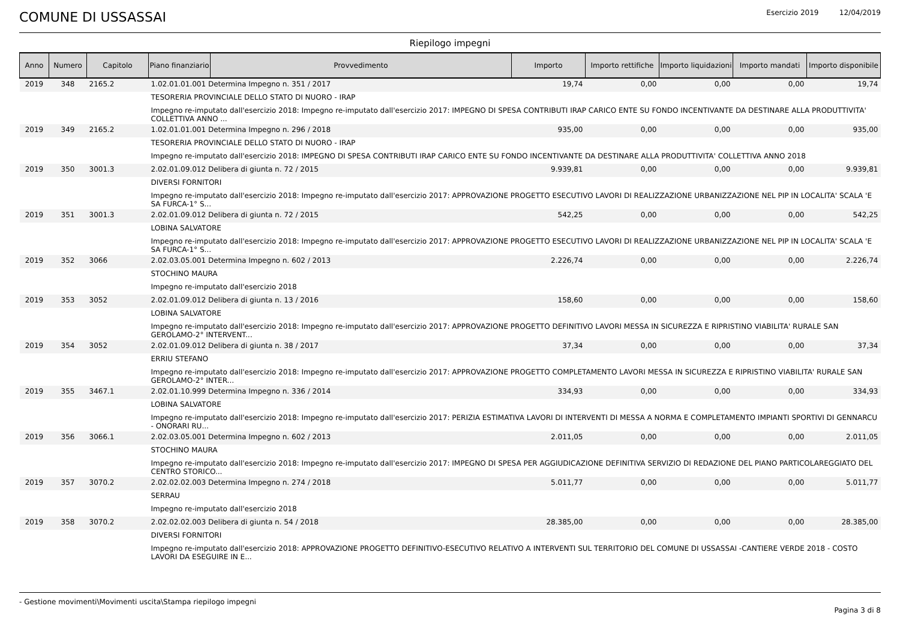COMUNE DI USSASSAI
Esercizio 2019 12/04/2019
Riepilogo impegni
| Anno | Numero | Capitolo | Piano finanziario | Provvedimento | Importo | Importo rettifiche | Importo liquidazioni | Importo mandati | Importo disponibile |
| --- | --- | --- | --- | --- | --- | --- | --- | --- | --- |
| 2019 | 348 | 2165.2 | 1.02.01.01.001 Determina Impegno n. 351 / 2017 | | 19,74 | 0,00 | 0,00 | 0,00 | 19,74 |
| | | | TESORERIA PROVINCIALE DELLO STATO DI NUORO - IRAP | | | | | | |
| | | | Impegno re-imputato dall'esercizio 2018: Impegno re-imputato dall'esercizio 2017: IMPEGNO DI SPESA CONTRIBUTI IRAP CARICO ENTE SU FONDO INCENTIVANTE DA DESTINARE ALLA PRODUTTIVITA' COLLETTIVA ANNO ... | | | | | | |
| 2019 | 349 | 2165.2 | 1.02.01.01.001 Determina Impegno n. 296 / 2018 | | 935,00 | 0,00 | 0,00 | 0,00 | 935,00 |
| | | | TESORERIA PROVINCIALE DELLO STATO DI NUORO - IRAP | | | | | | |
| | | | Impegno re-imputato dall'esercizio 2018: IMPEGNO DI SPESA CONTRIBUTI IRAP CARICO ENTE SU FONDO INCENTIVANTE DA DESTINARE ALLA PRODUTTIVITA' COLLETTIVA ANNO 2018 | | | | | | |
| 2019 | 350 | 3001.3 | 2.02.01.09.012 Delibera di giunta n. 72 / 2015 | | 9.939,81 | 0,00 | 0,00 | 0,00 | 9.939,81 |
| | | | DIVERSI FORNITORI | | | | | | |
| | | | Impegno re-imputato dall'esercizio 2018: Impegno re-imputato dall'esercizio 2017: APPROVAZIONE PROGETTO ESECUTIVO LAVORI DI REALIZZAZIONE URBANIZZAZIONE NEL PIP IN LOCALITA' SCALA 'E SA FURCA-1° S... | | | | | | |
| 2019 | 351 | 3001.3 | 2.02.01.09.012 Delibera di giunta n. 72 / 2015 | | 542,25 | 0,00 | 0,00 | 0,00 | 542,25 |
| | | | LOBINA SALVATORE | | | | | | |
| | | | Impegno re-imputato dall'esercizio 2018: Impegno re-imputato dall'esercizio 2017: APPROVAZIONE PROGETTO ESECUTIVO LAVORI DI REALIZZAZIONE URBANIZZAZIONE NEL PIP IN LOCALITA' SCALA 'E SA FURCA-1° S... | | | | | | |
| 2019 | 352 | 3066 | 2.02.03.05.001 Determina Impegno n. 602 / 2013 | | 2.226,74 | 0,00 | 0,00 | 0,00 | 2.226,74 |
| | | | STOCHINO MAURA | | | | | | |
| | | | Impegno re-imputato dall'esercizio 2018 | | | | | | |
| 2019 | 353 | 3052 | 2.02.01.09.012 Delibera di giunta n. 13 / 2016 | | 158,60 | 0,00 | 0,00 | 0,00 | 158,60 |
| | | | LOBINA SALVATORE | | | | | | |
| | | | Impegno re-imputato dall'esercizio 2018: Impegno re-imputato dall'esercizio 2017: APPROVAZIONE PROGETTO DEFINITIVO LAVORI MESSA IN SICUREZZA E RIPRISTINO VIABILITA' RURALE SAN GEROLAMO-2° INTERVENT... | | | | | | |
| 2019 | 354 | 3052 | 2.02.01.09.012 Delibera di giunta n. 38 / 2017 | | 37,34 | 0,00 | 0,00 | 0,00 | 37,34 |
| | | | ERRIU STEFANO | | | | | | |
| | | | Impegno re-imputato dall'esercizio 2018: Impegno re-imputato dall'esercizio 2017: APPROVAZIONE PROGETTO COMPLETAMENTO LAVORI MESSA IN SICUREZZA E RIPRISTINO VIABILITA' RURALE SAN GEROLAMO-2° INTER... | | | | | | |
| 2019 | 355 | 3467.1 | 2.02.01.10.999 Determina Impegno n. 336 / 2014 | | 334,93 | 0,00 | 0,00 | 0,00 | 334,93 |
| | | | LOBINA SALVATORE | | | | | | |
| | | | Impegno re-imputato dall'esercizio 2018: Impegno re-imputato dall'esercizio 2017: PERIZIA ESTIMATIVA LAVORI DI INTERVENTI DI MESSA A NORMA E COMPLETAMENTO IMPIANTI SPORTIVI DI GENNARCU - ONORARI RU... | | | | | | |
| 2019 | 356 | 3066.1 | 2.02.03.05.001 Determina Impegno n. 602 / 2013 | | 2.011,05 | 0,00 | 0,00 | 0,00 | 2.011,05 |
| | | | STOCHINO MAURA | | | | | | |
| | | | Impegno re-imputato dall'esercizio 2018: Impegno re-imputato dall'esercizio 2017: IMPEGNO DI SPESA PER AGGIUDICAZIONE DEFINITIVA SERVIZIO DI REDAZIONE DEL PIANO PARTICOLAREGGIATO DEL CENTRO STORICO... | | | | | | |
| 2019 | 357 | 3070.2 | 2.02.02.02.003 Determina Impegno n. 274 / 2018 | | 5.011,77 | 0,00 | 0,00 | 0,00 | 5.011,77 |
| | | | SERRAU | | | | | | |
| | | | Impegno re-imputato dall'esercizio 2018 | | | | | | |
| 2019 | 358 | 3070.2 | 2.02.02.02.003 Delibera di giunta n. 54 / 2018 | | 28.385,00 | 0,00 | 0,00 | 0,00 | 28.385,00 |
| | | | DIVERSI FORNITORI | | | | | | |
| | | | Impegno re-imputato dall'esercizio 2018: APPROVAZIONE PROGETTO DEFINITIVO-ESECUTIVO RELATIVO A INTERVENTI SUL TERRITORIO DEL COMUNE DI USSASSAI -CANTIERE VERDE 2018 - COSTO LAVORI DA ESEGUIRE IN E... | | | | | | |
- Gestione movimenti\Movimenti uscita\Stampa riepilogo impegni Pagina 3 di 8